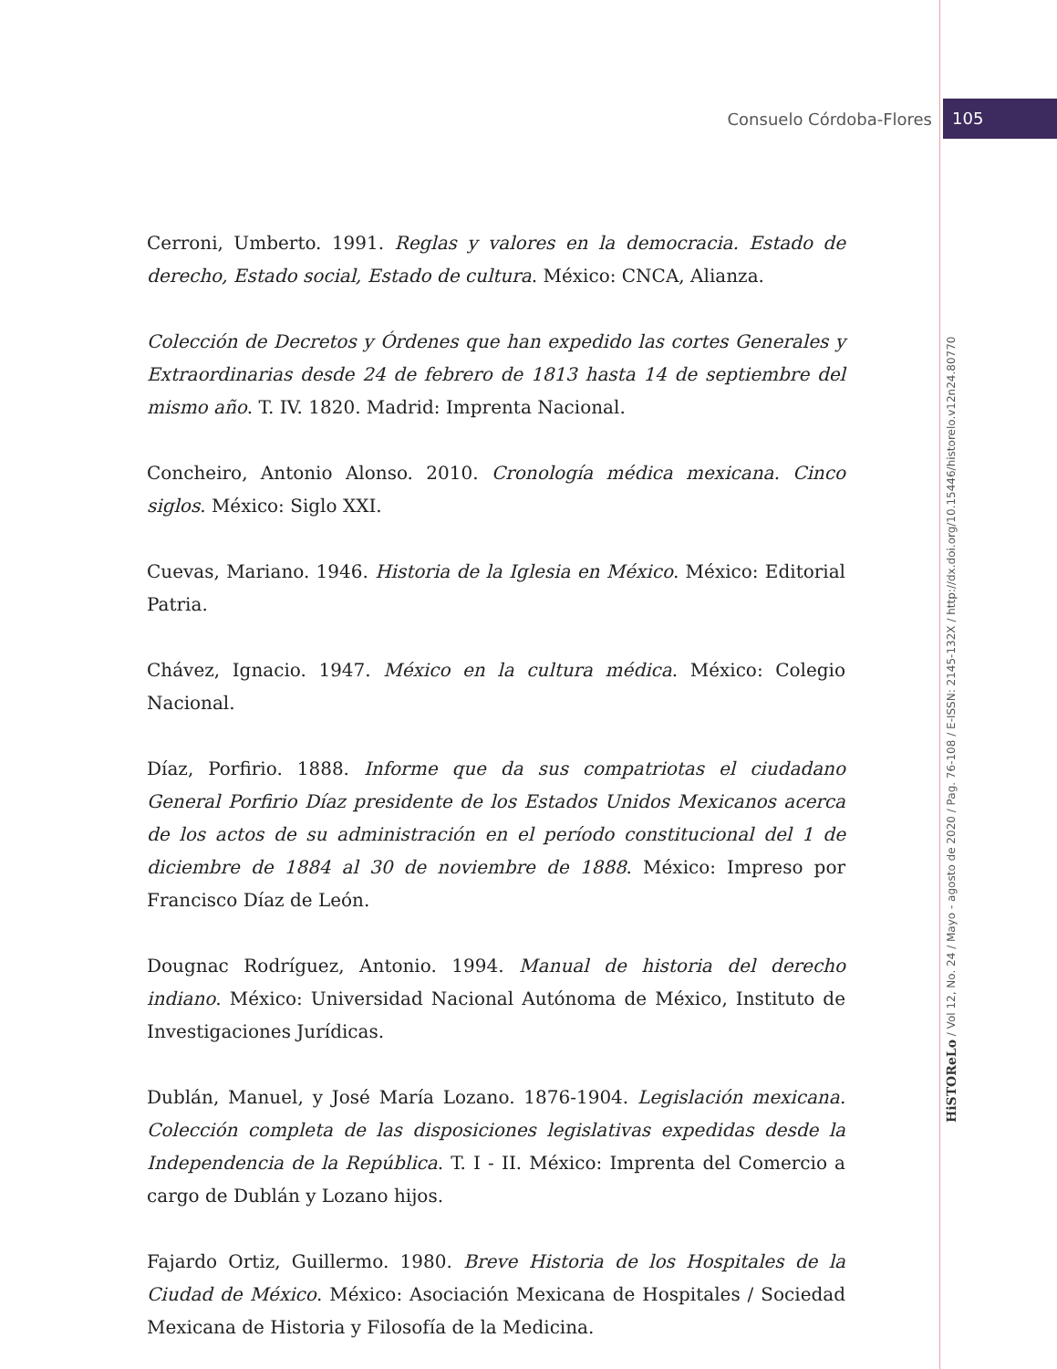Consuelo Córdoba-Flores 105
Cerroni, Umberto. 1991. Reglas y valores en la democracia. Estado de derecho, Estado social, Estado de cultura. México: CNCA, Alianza.
Colección de Decretos y Órdenes que han expedido las cortes Generales y Extraordinarias desde 24 de febrero de 1813 hasta 14 de septiembre del mismo año. T. IV. 1820. Madrid: Imprenta Nacional.
Concheiro, Antonio Alonso. 2010. Cronología médica mexicana. Cinco siglos. México: Siglo XXI.
Cuevas, Mariano. 1946. Historia de la Iglesia en México. México: Editorial Patria.
Chávez, Ignacio. 1947. México en la cultura médica. México: Colegio Nacional.
Díaz, Porfirio. 1888. Informe que da sus compatriotas el ciudadano General Porfirio Díaz presidente de los Estados Unidos Mexicanos acerca de los actos de su administración en el período constitucional del 1 de diciembre de 1884 al 30 de noviembre de 1888. México: Impreso por Francisco Díaz de León.
Dougnac Rodríguez, Antonio. 1994. Manual de historia del derecho indiano. México: Universidad Nacional Autónoma de México, Instituto de Investigaciones Jurídicas.
Dublán, Manuel, y José María Lozano. 1876-1904. Legislación mexicana. Colección completa de las disposiciones legislativas expedidas desde la Independencia de la República. T. I - II. México: Imprenta del Comercio a cargo de Dublán y Lozano hijos.
Fajardo Ortiz, Guillermo. 1980. Breve Historia de los Hospitales de la Ciudad de México. México: Asociación Mexicana de Hospitales / Sociedad Mexicana de Historia y Filosofía de la Medicina.
HiSTOReLo / Vol 12, No. 24 / Mayo - agosto de 2020 / Pag. 76-108 / E-ISSN: 2145-132X / http://dx.doi.org/10.15446/historelo.v12n24.80770